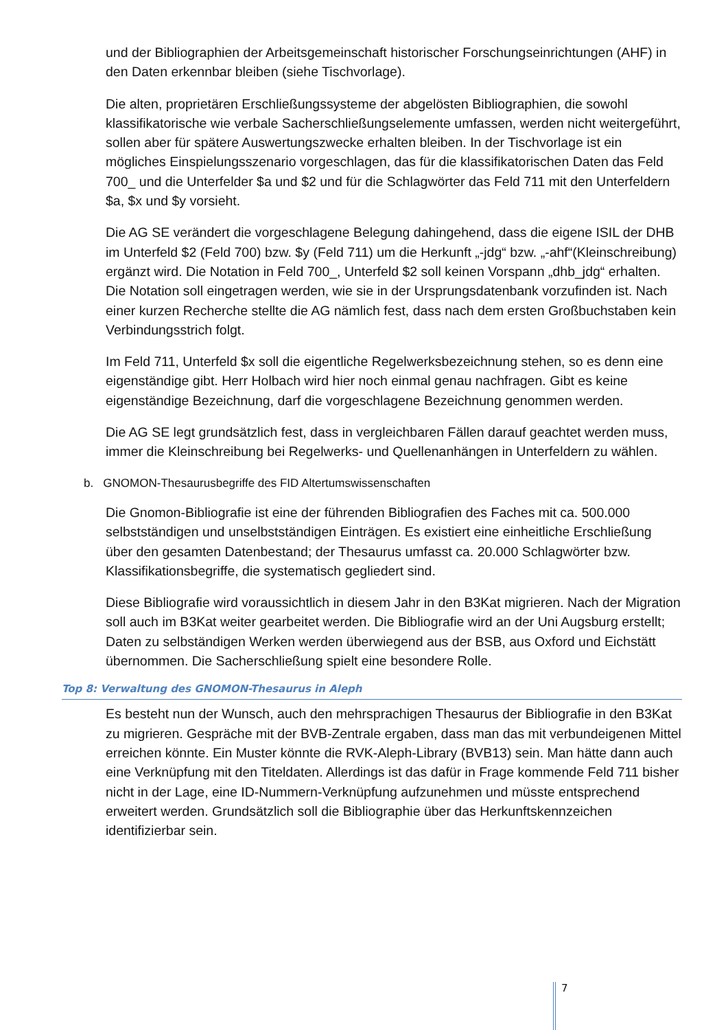und der Bibliographien der Arbeitsgemeinschaft historischer Forschungseinrichtungen (AHF) in den Daten erkennbar bleiben (siehe Tischvorlage).
Die alten, proprietären Erschließungssysteme der abgelösten Bibliographien, die sowohl klassifikatorische wie verbale Sacherschließungselemente umfassen, werden nicht weitergeführt, sollen aber für spätere Auswertungszwecke erhalten bleiben. In der Tischvorlage ist ein mögliches Einspielungsszenario vorgeschlagen, das für die klassifikatorischen Daten das Feld 700_ und die Unterfelder $a und $2 und für die Schlagwörter das Feld 711 mit den Unterfeldern $a, $x und $y vorsieht.
Die AG SE verändert die vorgeschlagene Belegung dahingehend, dass die eigene ISIL der DHB im Unterfeld $2 (Feld 700) bzw. $y (Feld 711) um die Herkunft „-jdg“ bzw. „-ahf“(Kleinschreibung) ergänzt wird. Die Notation in Feld 700_, Unterfeld $2 soll keinen Vorspann „dhb_jdg“ erhalten. Die Notation soll eingetragen werden, wie sie in der Ursprungsdatenbank vorzufinden ist. Nach einer kurzen Recherche stellte die AG nämlich fest, dass nach dem ersten Großbuchstaben kein Verbindungsstrich folgt.
Im Feld 711, Unterfeld $x soll die eigentliche Regelwerksbezeichnung stehen, so es denn eine eigenständige gibt. Herr Holbach wird hier noch einmal genau nachfragen. Gibt es keine eigenständige Bezeichnung, darf die vorgeschlagene Bezeichnung genommen werden.
Die AG SE legt grundsätzlich fest, dass in vergleichbaren Fällen darauf geachtet werden muss, immer die Kleinschreibung bei Regelwerks- und Quellenanhängen in Unterfeldern zu wählen.
b. GNOMON-Thesaurusbegriffe des FID Altertumswissenschaften
Die Gnomon-Bibliografie ist eine der führenden Bibliografien des Faches mit ca. 500.000 selbstständigen und unselbstständigen Einträgen. Es existiert eine einheitliche Erschließung über den gesamten Datenbestand; der Thesaurus umfasst ca. 20.000 Schlagwörter bzw. Klassifikationsbegriffe, die systematisch gegliedert sind.
Diese Bibliografie wird voraussichtlich in diesem Jahr in den B3Kat migrieren. Nach der Migration soll auch im B3Kat weiter gearbeitet werden. Die Bibliografie wird an der Uni Augsburg erstellt; Daten zu selbständigen Werken werden überwiegend aus der BSB, aus Oxford und Eichstätt übernommen. Die Sacherschließung spielt eine besondere Rolle.
Top 8: Verwaltung des GNOMON-Thesaurus in Aleph
Es besteht nun der Wunsch, auch den mehrsprachigen Thesaurus der Bibliografie in den B3Kat zu migrieren. Gespräche mit der BVB-Zentrale ergaben, dass man das mit verbundeigenen Mittel erreichen könnte. Ein Muster könnte die RVK-Aleph-Library (BVB13) sein. Man hätte dann auch eine Verknüpfung mit den Titeldaten. Allerdings ist das dafür in Frage kommende Feld 711 bisher nicht in der Lage, eine ID-Nummern-Verknüpfung aufzunehmen und müsste entsprechend erweitert werden. Grundsätzlich soll die Bibliographie über das Herkunftskennzeichen identifizierbar sein.
7